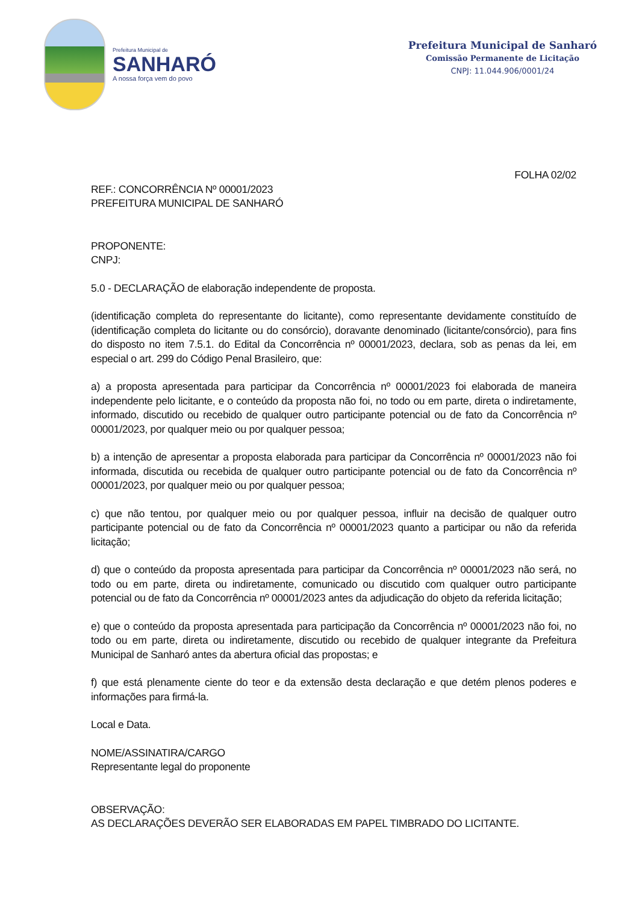Prefeitura Municipal de
SANHARÓ
A nossa força vem do povo
Prefeitura Municipal de Sanharó
Comissão Permanente de Licitação
CNPJ: 11.044.906/0001/24
FOLHA 02/02
REF.: CONCORRÊNCIA Nº 00001/2023
PREFEITURA MUNICIPAL DE SANHARÓ
PROPONENTE:
CNPJ:
5.0 - DECLARAÇÃO de elaboração independente de proposta.
(identificação completa do representante do licitante), como representante devidamente constituído de (identificação completa do licitante ou do consórcio), doravante denominado (licitante/consórcio), para fins do disposto no item 7.5.1. do Edital da Concorrência nº 00001/2023, declara, sob as penas da lei, em especial o art. 299 do Código Penal Brasileiro, que:
a) a proposta apresentada para participar da Concorrência nº 00001/2023 foi elaborada de maneira independente pelo licitante, e o conteúdo da proposta não foi, no todo ou em parte, direta o indiretamente, informado, discutido ou recebido de qualquer outro participante potencial ou de fato da Concorrência nº 00001/2023, por qualquer meio ou por qualquer pessoa;
b) a intenção de apresentar a proposta elaborada para participar da Concorrência nº 00001/2023 não foi informada, discutida ou recebida de qualquer outro participante potencial ou de fato da Concorrência nº 00001/2023, por qualquer meio ou por qualquer pessoa;
c) que não tentou, por qualquer meio ou por qualquer pessoa, influir na decisão de qualquer outro participante potencial ou de fato da Concorrência nº 00001/2023 quanto a participar ou não da referida licitação;
d) que o conteúdo da proposta apresentada para participar da Concorrência nº 00001/2023 não será, no todo ou em parte, direta ou indiretamente, comunicado ou discutido com qualquer outro participante potencial ou de fato da Concorrência nº 00001/2023 antes da adjudicação do objeto da referida licitação;
e) que o conteúdo da proposta apresentada para participação da Concorrência nº 00001/2023 não foi, no todo ou em parte, direta ou indiretamente, discutido ou recebido de qualquer integrante da Prefeitura Municipal de Sanharó antes da abertura oficial das propostas; e
f) que está plenamente ciente do teor e da extensão desta declaração e que detém plenos poderes e informações para firmá-la.
Local e Data.
NOME/ASSINATIRA/CARGO
Representante legal do proponente
OBSERVAÇÃO:
AS DECLARAÇÕES DEVERÃO SER ELABORADAS EM PAPEL TIMBRADO DO LICITANTE.